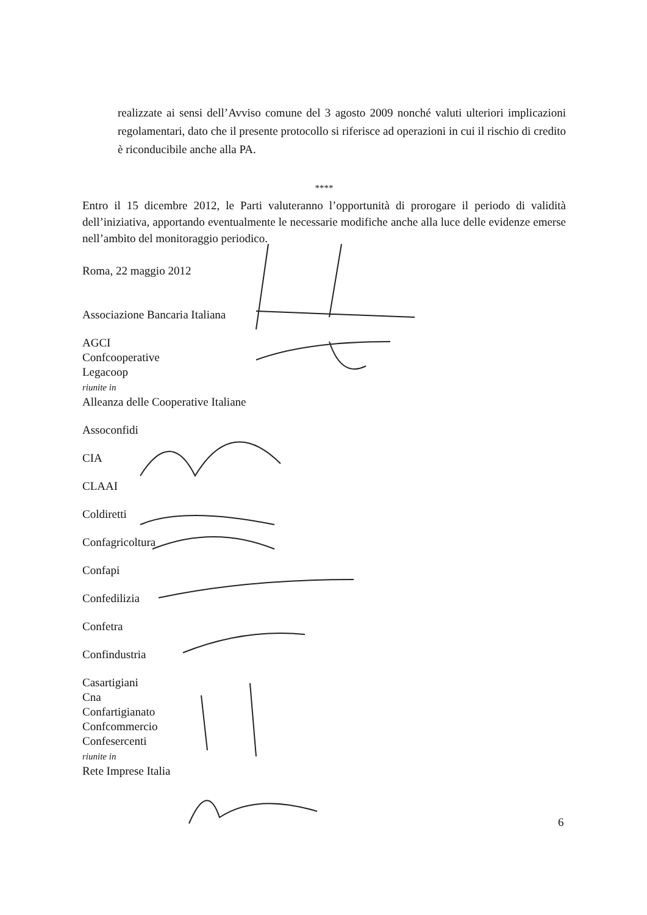realizzate ai sensi dell’Avviso comune del 3 agosto 2009 nonché valuti ulteriori implicazioni regolamentari, dato che il presente protocollo si riferisce ad operazioni in cui il rischio di credito è riconducibile anche alla PA.
****
Entro il 15 dicembre 2012, le Parti valuteranno l’opportunità di prorogare il periodo di validità dell’iniziativa, apportando eventualmente le necessarie modifiche anche alla luce delle evidenze emerse nell’ambito del monitoraggio periodico.
Roma, 22 maggio 2012
Associazione Bancaria Italiana
AGCI
Confcooperative
Legacoop
riunite in
Alleanza delle Cooperative Italiane
Assoconfidi
CIA
CLAAI
Coldiretti
Confagricoltura
Confapi
Confedilizia
Confetra
Confindustria
Casartigiani
Cna
Confartigianato
Confcommercio
Confesercenti
riunite in
Rete Imprese Italia
6